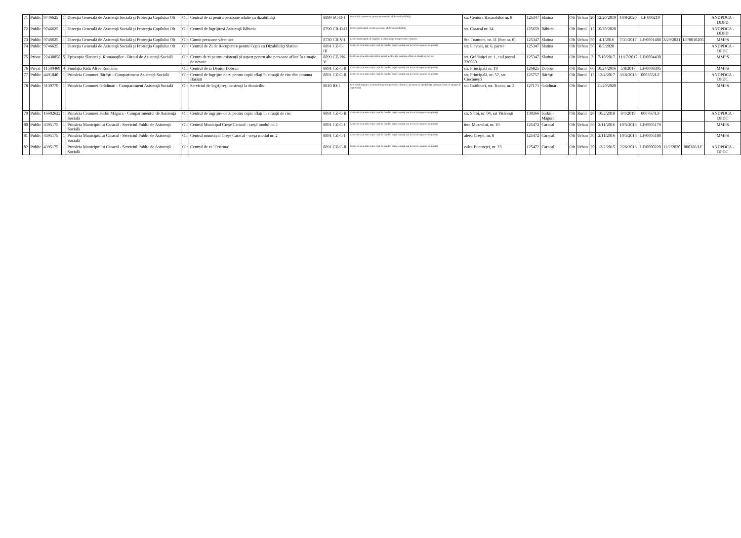| 71 | Public | 9746625 | 1 | Direcţia Generală de Asistenţă Socială şi Protecţia Copilului Olt | Olt | Centrul de zi pentru persoane adulte cu dizabilităţi | 8899 SC-D-I | Servicii în comunitate pentru persoanele adulte cu dizabilităţi | str. Centura Basarabilor nr. 8 | 125347 | Slatina | Olt | Urban | 20 | 12/20/2019 | 10/8/2020 | LF 000219 | | | ANDPDCA - DDPD |
| 72 | Public | 9746625 | 1 | Direcţia Generală de Asistenţă Socială şi Protecţia Copilului Olt | Olt | Centrul de îngrijireşi Asistenţă Băbiciu | 8790 CR-D-II | Centre rezidenţiale pentru persoane adulte cu dizabilităţi | str. Caracal nr. 34 | 125659 | Băbiciu | Olt | Rural | 15 | 10/30/2020 | | | | | ANDPDCA - DDPD |
| 73 | Public | 9746625 | 1 | Direcţia Generală de Asistenţă Socială şi Protecţia Copilului Olt | Olt | Cămin persoane vârstnice | 8730 CR-V-I | Centre rezidenţiale de îngrijire şi asistenţă pentru persoane vârstnice | Str. Toamnei, nr. 11 (fost nr. 6) | 125347 | Slatina | Olt | Urban | 50 | 4/1/2016 | 7/31/2017 | LF/0001488 | 3/29/2021 | LF/0010205 | MMPS |
| 74 | Public | 9746625 | 1 | Direcţia Generală de Asistenţă Socială şi Protecţia Copilului Olt | Olt | Centrul de Zi de Recuperare pentru Copii cu Dizabilităţi Slatina | 8891 CZ-C-III | Centre de zi pentru copii: copii în familie, copii separaţi sau în risc de separare de părinţi | str. Plevnei, nr. 6, parter | 125347 | Slatina | Olt | Urban | 50 | 8/5/2020 | | | | | ANDPDCA - DPDC |
| 75 | Privat | 22430858 | 5 | Episcopia Slatinei şi Romanaţilor - Biroul de Asistenţă Socială | Olt | Centru de zi pentru asistenţă şi suport pentru alte persoane aflate în situaţie de nevoie | 8899 CZ-PN-V | Centre de zi pentru asistenţă şi suport pentru alte persoane aflate în situaţii de nevoie | str. Grădiniţei nr. 1, cod poştal 230080 | 125347 | Slatina | Olt | Urban | 3 | 7/10/2017 | 11/17/2017 | LF/0004430 | | | MMPS |
| 76 | Privat | 11580469 | 4 | Fundaţia Kids Alive România | Olt | Centrul de zi Denisa Dobrun | 8891 CZ-C-II | Centre de zi pentru copii: copii în familie, copii separaţi sau în risc de separare de părinţi | str. Principală nr. 19 | 126825 | Dobrun | Olt | Rural | 60 | 10/24/2016 | 5/8/2017 | LF/0008395 | | | MMPS |
| 77 | Public | 4491040 | 1 | Primăria Comunei Bărăşti - Compartiment Asistenţă Socială | Olt | Centrul de îngrijire de zi pentru copii aflaţi în situaţii de risc din comuna Bărăşti | 8891 CZ-C-II | Centre de zi pentru copii: copii în familie, copii separaţi sau în risc de separare de părinţi | str. Principală, nr. 57, sat Ciocăneşti | 125757 | Bărăşti | Olt | Rural | 15 | 12/4/2017 | 3/16/2018 | 000355/LF | | | ANDPDCA - DPDC |
| 78 | Public | 5139779 | 1 | Primăria Comunei Grădinari - Compartiment Asistenţă Socială | Olt | Serviciul de îngrijireşi asistenţă la domiciliu | 8810 ID-I | Servicii de îngrijire la domiciliu pentru persoane vârstnice, persoane cu dizabilităţi, persoane aflate în situaţie de dependenţă | sat Grădinari, str. Traian, nr. 3 | 127171 | Grădinari | Olt | Rural | | 11/20/2020 | | | | | MMPS |
| 79 | Public | 16602622 | 1 | Primăria Comunei Sârbii Măgura - Compartimentul de Asistenţă Socială | Olt | Centrul de îngrijire de zi pentru copii aflaţi în situaţii de risc | 8891 CZ-C-II | Centre de zi pentru copii: copii în familie, copii separaţi sau în risc de separare de părinţi | str. Sârbi, nr. 04, sat Vităneşti | 130366 | Sârbii - Măgura | Olt | Rural | 20 | 10/2/2018 | 8/1/2019 | 000767/LF | | | ANDPDCA - DPDC |
| 80 | Public | 4395175 | 1 | Primăria Municipiului Caracal - Serviciul Public de Asistenţă Socială | Olt | Centrul Municipal Creşe Caracal - creşă modul nr. 1 | 8891 CZ-C-I | Centre de zi pentru copii: copii în familie, copii separaţi sau în risc de separare de părinţi | intr. Muzeului, nr. 19 | 125472 | Caracal | Olt | Urban | 56 | 2/11/2016 | 10/5/2016 | LF/0005179 | | | MMPS |
| 81 | Public | 4395175 | 1 | Primăria Municipiului Caracal - Serviciul Public de Asistenţă Socială | Olt | Centrul municipal Creşe Caracal - creşa modul nr. 2 | 8891 CZ-C-I | Centre de zi pentru copii: copii în familie, copii separaţi sau în risc de separare de părinţi | aleea Creşei, nr. 8 | 125472 | Caracal | Olt | Urban | 30 | 2/11/2016 | 10/5/2016 | LF/0005180 | | | MMPS |
| 82 | Public | 4395175 | 1 | Primăria Municipiului Caracal - Serviciul Public de Asistenţă Socială | Olt | Centrul de zi "Cristina" | 8891 CZ-C-II | Centre de zi pentru copii: copii în familie, copii separaţi sau în risc de separare de părinţi | calea Bucureşti, nr. 23 | 125472 | Caracal | Olt | Urban | 20 | 12/2/2015 | 2/26/2016 | LF/0000220 | 12/2/2020 | 000386/LF | ANDPDCA - DPDC |